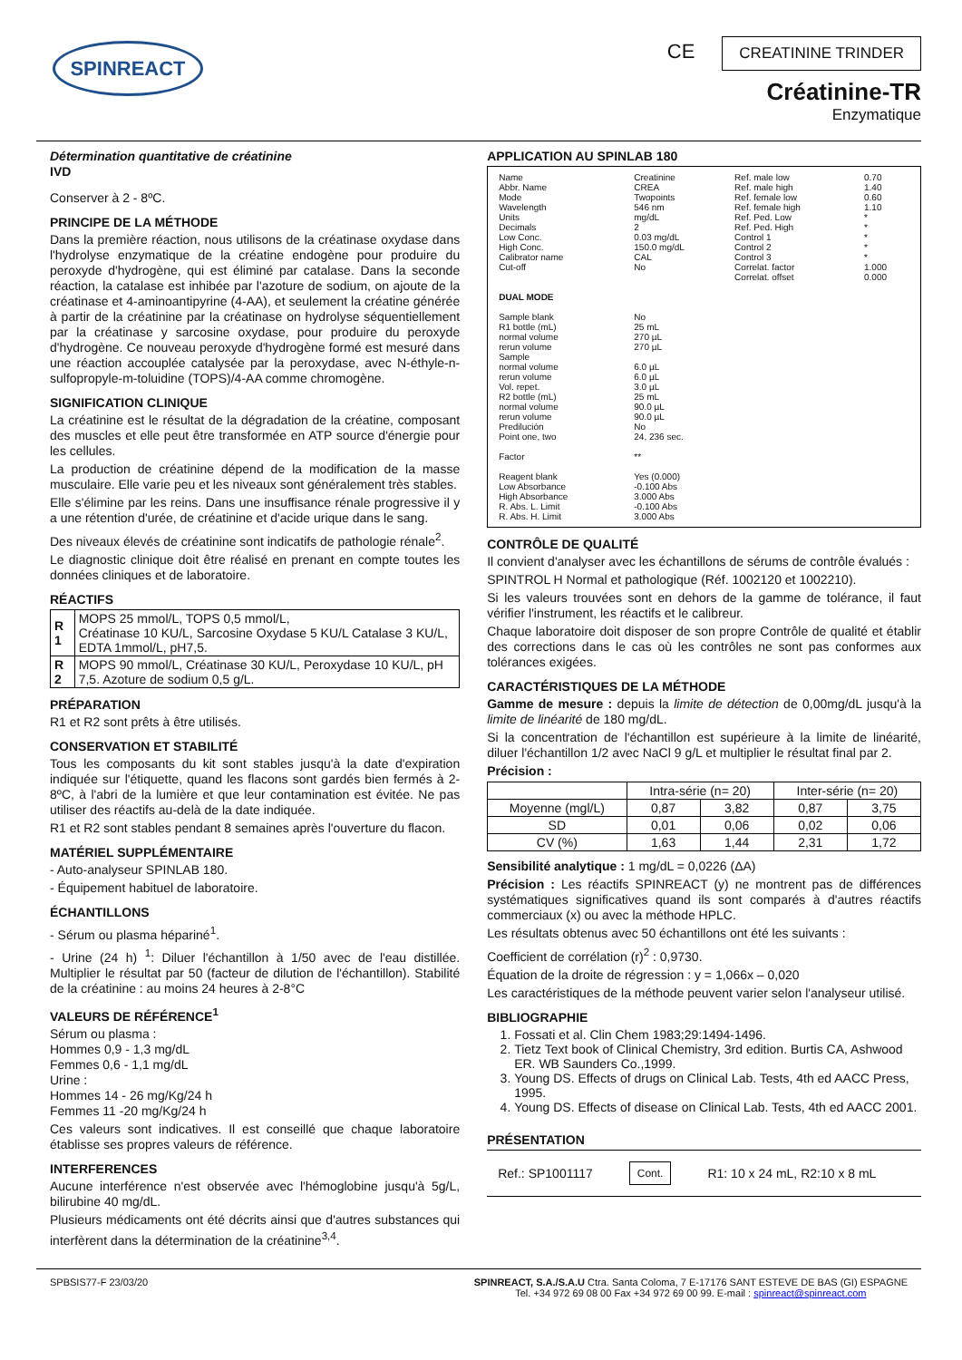SPINREACT
CE CREATININE TRINDER
Créatinine-TR
Enzymatique
Détermination quantitative de créatinine
IVD
Conserver à 2 - 8ºC.
PRINCIPE DE LA MÉTHODE
Dans la première réaction, nous utilisons de la créatinase oxydase dans l'hydrolyse enzymatique de la créatine endogène pour produire du peroxyde d'hydrogène, qui est éliminé par catalase. Dans la seconde réaction, la catalase est inhibée par l'azoture de sodium, on ajoute de la créatinase et 4-aminoantipyrine (4-AA), et seulement la créatine générée à partir de la créatinine par la créatinase on hydrolyse séquentiellement par la créatinase y sarcosine oxydase, pour produire du peroxyde d'hydrogène. Ce nouveau peroxyde d'hydrogène formé est mesuré dans une réaction accouplée catalysée par la peroxydase, avec N-éthyle-n-sulfopropyle-m-toluidine (TOPS)/4-AA comme chromogène.
SIGNIFICATION CLINIQUE
La créatinine est le résultat de la dégradation de la créatine, composant des muscles et elle peut être transformée en ATP source d'énergie pour les cellules.
La production de créatinine dépend de la modification de la masse musculaire. Elle varie peu et les niveaux sont généralement très stables.
Elle s'élimine par les reins. Dans une insuffisance rénale progressive il y a une rétention d'urée, de créatinine et d'acide urique dans le sang.
Des niveaux élevés de créatinine sont indicatifs de pathologie rénale<sup>2</sup>.
Le diagnostic clinique doit être réalisé en prenant en compte toutes les données cliniques et de laboratoire.
RÉACTIFS
| R 1 | MOPS 25 mmol/L, TOPS 0,5 mmol/L, Créatinase 10 KU/L, Sarcosine Oxydase 5 KU/L Catalase 3 KU/L, EDTA 1mmol/L, pH7,5. |
| R 2 | MOPS 90 mmol/L, Créatinase 30 KU/L, Peroxydase 10 KU/L, pH 7,5. Azoture de sodium 0,5 g/L. |
PRÉPARATION
R1 et R2 sont prêts à être utilisés.
CONSERVATION ET STABILITÉ
Tous les composants du kit sont stables jusqu'à la date d'expiration indiquée sur l'étiquette, quand les flacons sont gardés bien fermés à 2-8ºC, à l'abri de la lumière et que leur contamination est évitée. Ne pas utiliser des réactifs au-delà de la date indiquée.
R1 et R2 sont stables pendant 8 semaines après l'ouverture du flacon.
MATÉRIEL SUPPLÉMENTAIRE
- Auto-analyseur SPINLAB 180.
- Équipement habituel de laboratoire.
ÉCHANTILLONS
- Sérum ou plasma hépariné<sup>1</sup>.
- Urine (24 h) <sup>1</sup>: Diluer l'échantillon à 1/50 avec de l'eau distillée. Multiplier le résultat par 50 (facteur de dilution de l'échantillon). Stabilité de la créatinine : au moins 24 heures à 2-8°C
VALEURS DE RÉFÉRENCE<sup>1</sup>
Sérum ou plasma :
Hommes 0,9 - 1,3 mg/dL
Femmes 0,6 - 1,1 mg/dL
Urine :
Hommes 14 - 26 mg/Kg/24 h
Femmes 11 -20 mg/Kg/24 h
Ces valeurs sont indicatives. Il est conseillé que chaque laboratoire établisse ses propres valeurs de référence.
INTERFERENCES
Aucune interférence n'est observée avec l'hémoglobine jusqu'à 5g/L, bilirubine 40 mg/dL.
Plusieurs médicaments ont été décrits ainsi que d'autres substances qui interfèrent dans la détermination de la créatinine<sup>3,4</sup>.
APPLICATION AU SPINLAB 180
| Name Abbr. Name Mode Wavelength Units Decimals Low Conc. High Conc. Calibrator name Cut-off | Creatinine CREA Twopoints 546 nm mg/dL 2 0.03 mg/dL 150.0 mg/dL CAL No | Ref. male low Ref. male high Ref. female low Ref. female high Ref. Ped. Low Ref. Ped. High Control 1 Control 2 Control 3 Correlat. factor Correlat. offset | 0.70 1.40 0.60 1.10 * * * * * 1.000 0.000 |
| DUAL MODE | | | |
| Sample blank R1 bottle (mL) normal volume rerun volume Sample normal volume rerun volume Vol. repet. R2 bottle (mL) normal volume rerun volume Predilución Point one, two Factor Reagent blank Low Absorbance High Absorbance R. Abs. L. Limit R. Abs. H. Limit | No 25 mL 270 µL 270 µL 6.0 µL 6.0 µL 3.0 µL 25 mL 90.0 µL 90.0 µL No 24, 236 sec. ** Yes (0.000) -0.100 Abs 3.000 Abs -0.100 Abs 3.000 Abs | | |
CONTRÔLE DE QUALITÉ
Il convient d'analyser avec les échantillons de sérums de contrôle évalués :
SPINTROL H Normal et pathologique (Réf. 1002120 et 1002210).
Si les valeurs trouvées sont en dehors de la gamme de tolérance, il faut vérifier l'instrument, les réactifs et le calibreur.
Chaque laboratoire doit disposer de son propre Contrôle de qualité et établir des corrections dans le cas où les contrôles ne sont pas conformes aux tolérances exigées.
CARACTÉRISTIQUES DE LA MÉTHODE
Gamme de mesure : depuis la limite de détection de 0,00mg/dL jusqu'à la limite de linéarité de 180 mg/dL.
Si la concentration de l'échantillon est supérieure à la limite de linéarité, diluer l'échantillon 1/2 avec NaCl 9 g/L et multiplier le résultat final par 2.
Précision :
| | Intra-série (n= 20) | | Inter-série (n= 20) | |
| --- | --- | --- | --- | --- |
| Moyenne (mgl/L) | 0,87 | 3,82 | 0,87 | 3,75 |
| SD | 0,01 | 0,06 | 0,02 | 0,06 |
| CV (%) | 1,63 | 1,44 | 2,31 | 1,72 |
Sensibilité analytique : 1 mg/dL = 0,0226 (ΔA)
Précision : Les réactifs SPINREACT (y) ne montrent pas de différences systématiques significatives quand ils sont comparés à d'autres réactifs commerciaux (x) ou avec la méthode HPLC.
Les résultats obtenus avec 50 échantillons ont été les suivants :
Coefficient de corrélation (r)<sup>2</sup> : 0,9730.
Équation de la droite de régression : y = 1,066x – 0,020
Les caractéristiques de la méthode peuvent varier selon l'analyseur utilisé.
BIBLIOGRAPHIE
1. Fossati et al. Clin Chem 1983;29:1494-1496.
2. Tietz Text book of Clinical Chemistry, 3rd edition. Burtis CA, Ashwood ER. WB Saunders Co.,1999.
3. Young DS. Effects of drugs on Clinical Lab. Tests, 4th ed AACC Press, 1995.
4. Young DS. Effects of disease on Clinical Lab. Tests, 4th ed AACC 2001.
PRÉSENTATION
Ref.: SP1001117 Cont. R1: 10 x 24 mL, R2:10 x 8 mL
SPBSIS77-F 23/03/20 SPINREACT, S.A./S.A.U Ctra. Santa Coloma, 7 E-17176 SANT ESTEVE DE BAS (GI) ESPAGNE
Tel. +34 972 69 08 00 Fax +34 972 69 00 99. E-mail : spinreact@spinreact.com